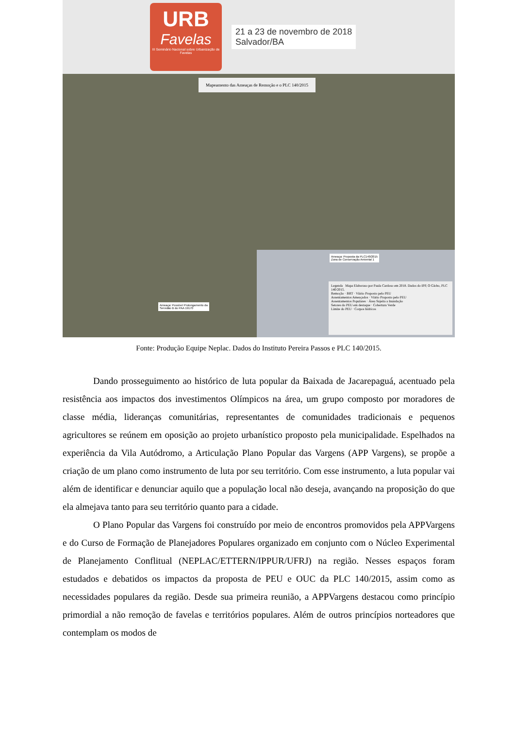URB
Favelas
III Seminário Nacional sobre Urbanização de Favelas
21 a 23 de novembro de 2018
Salvador/BA
Mapeamento das Ameaças de Remoção e o PLC 140/2015
Ameaça: Proposta da PLC140/2015
Zona de Conservação Amiental 1
Ameaça: Possível Prolongamento da
Servidão B do PAA 19170
Legenda Mapa Elaboraso por Paula Cardoso em 2018. Dados do IPP, O Globo, PLC 140/2015.
Remoção · BRT · Viário Proposto pelo PEU
Assentamentos Ameaçados · Viário Proposto pelo PEU
Assentamentos Populares · Área Sujeita a Inundação
Setores do PEU em destaque · Cobertura Verde
Limite do PEU · Corpos hídricos
Fonte: Produção Equipe Neplac. Dados do Instituto Pereira Passos e PLC 140/2015.
Dando prosseguimento ao histórico de luta popular da Baixada de Jacarepaguá, acentuado pela resistência aos impactos dos investimentos Olímpicos na área, um grupo composto por moradores de classe média, lideranças comunitárias, representantes de comunidades tradicionais e pequenos agricultores se reúnem em oposição ao projeto urbanístico proposto pela municipalidade. Espelhados na experiência da Vila Autódromo, a Articulação Plano Popular das Vargens (APP Vargens), se propõe a criação de um plano como instrumento de luta por seu território. Com esse instrumento, a luta popular vai além de identificar e denunciar aquilo que a população local não deseja, avançando na proposição do que ela almejava tanto para seu território quanto para a cidade.
O Plano Popular das Vargens foi construído por meio de encontros promovidos pela APPVargens e do Curso de Formação de Planejadores Populares organizado em conjunto com o Núcleo Experimental de Planejamento Conflitual (NEPLAC/ETTERN/IPPUR/UFRJ) na região. Nesses espaços foram estudados e debatidos os impactos da proposta de PEU e OUC da PLC 140/2015, assim como as necessidades populares da região. Desde sua primeira reunião, a APPVargens destacou como princípio primordial a não remoção de favelas e territórios populares. Além de outros princípios norteadores que contemplam os modos de